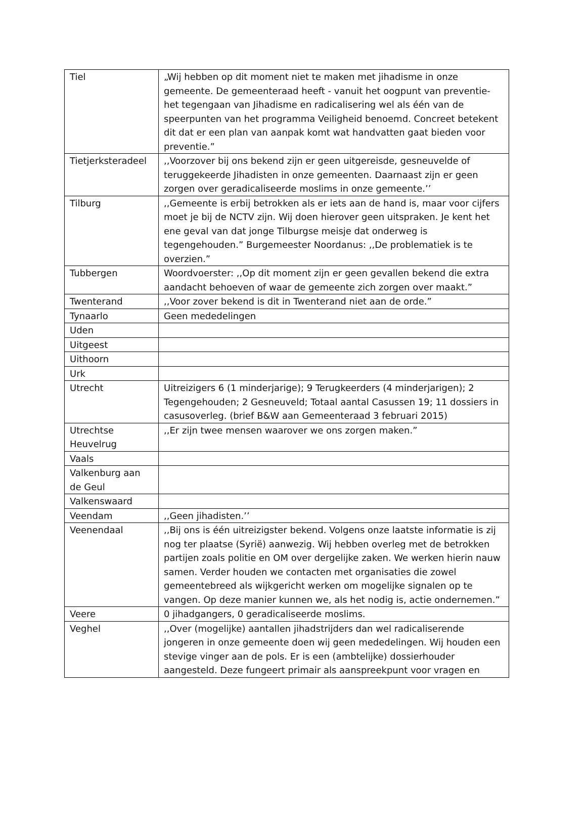| Tiel | „Wij hebben op dit moment niet te maken met jihadisme in onze gemeente. De gemeenteraad heeft - vanuit het oogpunt van preventie- het tegengaan van Jihadisme en radicalisering wel als één van de speerpunten van het programma Veiligheid benoemd. Concreet betekent dit dat er een plan van aanpak komt wat handvatten gaat bieden voor preventie.” |
| Tietjerksteradeel | ,,Voorzover bij ons bekend zijn er geen uitgereisde, gesneuvelde of teruggekeerde Jihadisten in onze gemeenten. Daarnaast zijn er geen zorgen over geradicaliseerde moslims in onze gemeente.’’ |
| Tilburg | ,,Gemeente is erbij betrokken als er iets aan de hand is, maar voor cijfers moet je bij de NCTV zijn. Wij doen hierover geen uitspraken. Je kent het ene geval van dat jonge Tilburgse meisje dat onderweg is tegengehouden.” Burgemeester Noordanus: ,,De problematiek is te overzien.” |
| Tubbergen | Woordvoerster: ,,Op dit moment zijn er geen gevallen bekend die extra aandacht behoeven of waar de gemeente zich zorgen over maakt.” |
| Twenterand | ,,Voor zover bekend is dit in Twenterand niet aan de orde.” |
| Tynaarlo | Geen mededelingen |
| Uden | |
| Uitgeest | |
| Uithoorn | |
| Urk | |
| Utrecht | Uitreizigers 6 (1 minderjarige); 9 Terugkeerders (4 minderjarigen); 2 Tegengehouden; 2 Gesneuveld; Totaal aantal Casussen 19; 11 dossiers in casusoverleg. (brief B&W aan Gemeenteraad 3 februari 2015) |
| Utrechtse Heuvelrug | ,,Er zijn twee mensen waarover we ons zorgen maken.” |
| Vaals | |
| Valkenburg aan de Geul | |
| Valkenswaard | |
| Veendam | ,,Geen jihadisten.’’ |
| Veenendaal | ,,Bij ons is één uitreizigster bekend. Volgens onze laatste informatie is zij nog ter plaatse (Syrië) aanwezig. Wij hebben overleg met de betrokken partijen zoals politie en OM over dergelijke zaken. We werken hierin nauw samen. Verder houden we contacten met organisaties die zowel gemeentebreed als wijkgericht werken om mogelijke signalen op te vangen. Op deze manier kunnen we, als het nodig is, actie ondernemen.” |
| Veere | 0 jihadgangers, 0 geradicaliseerde moslims. |
| Veghel | ,,Over (mogelijke) aantallen jihadstrijders dan wel radicaliserende jongeren in onze gemeente doen wij geen mededelingen. Wij houden een stevige vinger aan de pols. Er is een (ambtelijke) dossierhouder aangesteld. Deze fungeert primair als aanspreekpunt voor vragen en |